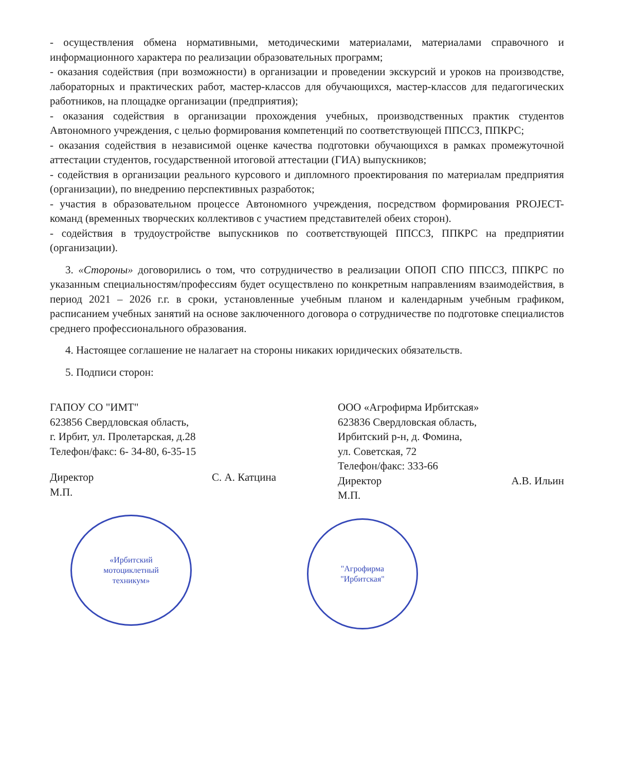- осуществления обмена нормативными, методическими материалами, материалами справочного и информационного характера по реализации образовательных программ;
- оказания содействия (при возможности) в организации и проведении экскурсий и уроков на производстве, лабораторных и практических работ, мастер-классов для обучающихся, мастер-классов для педагогических работников, на площадке организации (предприятия);
- оказания содействия в организации прохождения учебных, производственных практик студентов Автономного учреждения, с целью формирования компетенций по соответствующей ППССЗ, ППКРС;
- оказания содействия в независимой оценке качества подготовки обучающихся в рамках промежуточной аттестации студентов, государственной итоговой аттестации (ГИА) выпускников;
- содействия в организации реального курсового и дипломного проектирования по материалам предприятия (организации), по внедрению перспективных разработок;
- участия в образовательном процессе Автономного учреждения, посредством формирования PROJECT-команд (временных творческих коллективов с участием представителей обеих сторон).
- содействия в трудоустройстве выпускников по соответствующей ППССЗ, ППКРС на предприятии (организации).
3. «Стороны» договорились о том, что сотрудничество в реализации ОПОП СПО ППССЗ, ППКРС по указанным специальностям/профессиям будет осуществлено по конкретным направлениям взаимодействия, в период 2021 – 2026 г.г. в сроки, установленные учебным планом и календарным учебным графиком, расписанием учебных занятий на основе заключенного договора о сотрудничестве по подготовке специалистов среднего профессионального образования.
4. Настоящее соглашение не налагает на стороны никаких юридических обязательств.
5. Подписи сторон:
ГАПОУ СО "ИМТ"
623856 Свердловская область,
г. Ирбит, ул. Пролетарская, д.28
Телефон/факс: 6- 34-80, 6-35-15
Директор С. А. Катцина
М.П.
«Ирбитский
мотоциклетный
техникум»
ООО «Агрофирма Ирбитская»
623836 Свердловская область,
Ирбитский р-н, д. Фомина,
ул. Советская, 72
Телефон/факс: 333-66
Директор А.В. Ильин
М.П.
"Агрофирма
"Ирбитская"